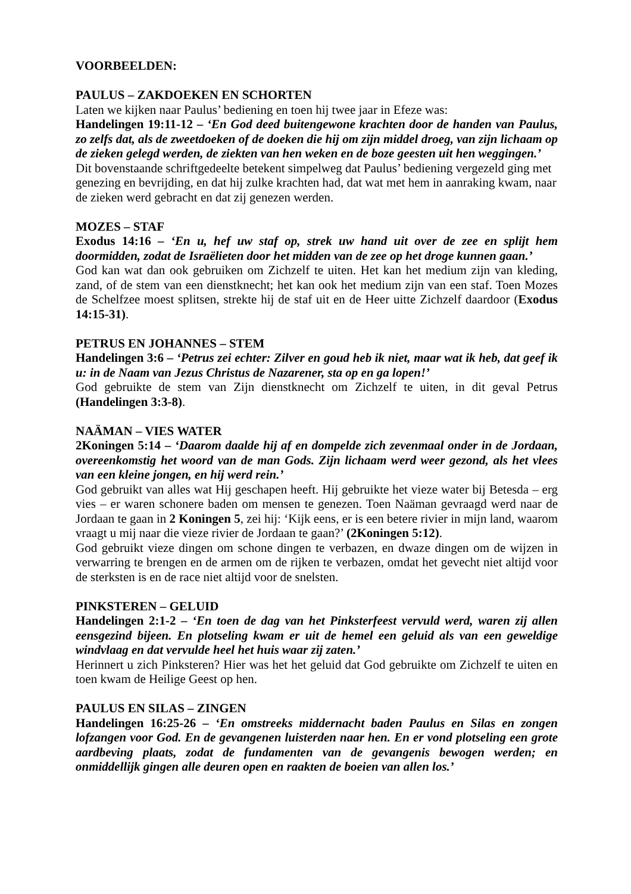VOORBEELDEN:
PAULUS – ZAKDOEKEN EN SCHORTEN
Laten we kijken naar Paulus’ bediening en toen hij twee jaar in Efeze was:
Handelingen 19:11-12 – ‘En God deed buitengewone krachten door de handen van Paulus, zo zelfs dat, als de zweetdoeken of de doeken die hij om zijn middel droeg, van zijn lichaam op de zieken gelegd werden, de ziekten van hen weken en de boze geesten uit hen weggingen.’
Dit bovenstaande schriftgedeelte betekent simpelweg dat Paulus’ bediening vergezeld ging met genezing en bevrijding, en dat hij zulke krachten had, dat wat met hem in aanraking kwam, naar de zieken werd gebracht en dat zij genezen werden.
MOZES – STAF
Exodus 14:16 – ‘En u, hef uw staf op, strek uw hand uit over de zee en splijt hem doormidden, zodat de Israëlieten door het midden van de zee op het droge kunnen gaan.’
God kan wat dan ook gebruiken om Zichzelf te uiten. Het kan het medium zijn van kleding, zand, of de stem van een dienstknecht; het kan ook het medium zijn van een staf. Toen Mozes de Schelfzee moest splitsen, strekte hij de staf uit en de Heer uitte Zichzelf daardoor (Exodus 14:15-31).
PETRUS EN JOHANNES – STEM
Handelingen 3:6 – ‘Petrus zei echter: Zilver en goud heb ik niet, maar wat ik heb, dat geef ik u: in de Naam van Jezus Christus de Nazarener, sta op en ga lopen!’
God gebruikte de stem van Zijn dienstknecht om Zichzelf te uiten, in dit geval Petrus (Handelingen 3:3-8).
NAÄMAN – VIES WATER
2Koningen 5:14 – ‘Daarom daalde hij af en dompelde zich zevenmaal onder in de Jordaan, overeenkomstig het woord van de man Gods. Zijn lichaam werd weer gezond, als het vlees van een kleine jongen, en hij werd rein.’
God gebruikt van alles wat Hij geschapen heeft. Hij gebruikte het vieze water bij Betesda – erg vies – er waren schonere baden om mensen te genezen. Toen Naäman gevraagd werd naar de Jordaan te gaan in 2 Koningen 5, zei hij: ‘Kijk eens, er is een betere rivier in mijn land, waarom vraagt u mij naar die vieze rivier de Jordaan te gaan?’ (2Koningen 5:12).
God gebruikt vieze dingen om schone dingen te verbazen, en dwaze dingen om de wijzen in verwarring te brengen en de armen om de rijken te verbazen, omdat het gevecht niet altijd voor de sterksten is en de race niet altijd voor de snelsten.
PINKSTEREN – GELUID
Handelingen 2:1-2 – ‘En toen de dag van het Pinksterfeest vervuld werd, waren zij allen eensgezind bijeen. En plotseling kwam er uit de hemel een geluid als van een geweldige windvlaag en dat vervulde heel het huis waar zij zaten.’
Herinnert u zich Pinksteren? Hier was het het geluid dat God gebruikte om Zichzelf te uiten en toen kwam de Heilige Geest op hen.
PAULUS EN SILAS – ZINGEN
Handelingen 16:25-26 – ‘En omstreeks middernacht baden Paulus en Silas en zongen lofzangen voor God. En de gevangenen luisterden naar hen. En er vond plotseling een grote aardbeving plaats, zodat de fundamenten van de gevangenis bewogen werden; en onmiddellijk gingen alle deuren open en raakten de boeien van allen los.’